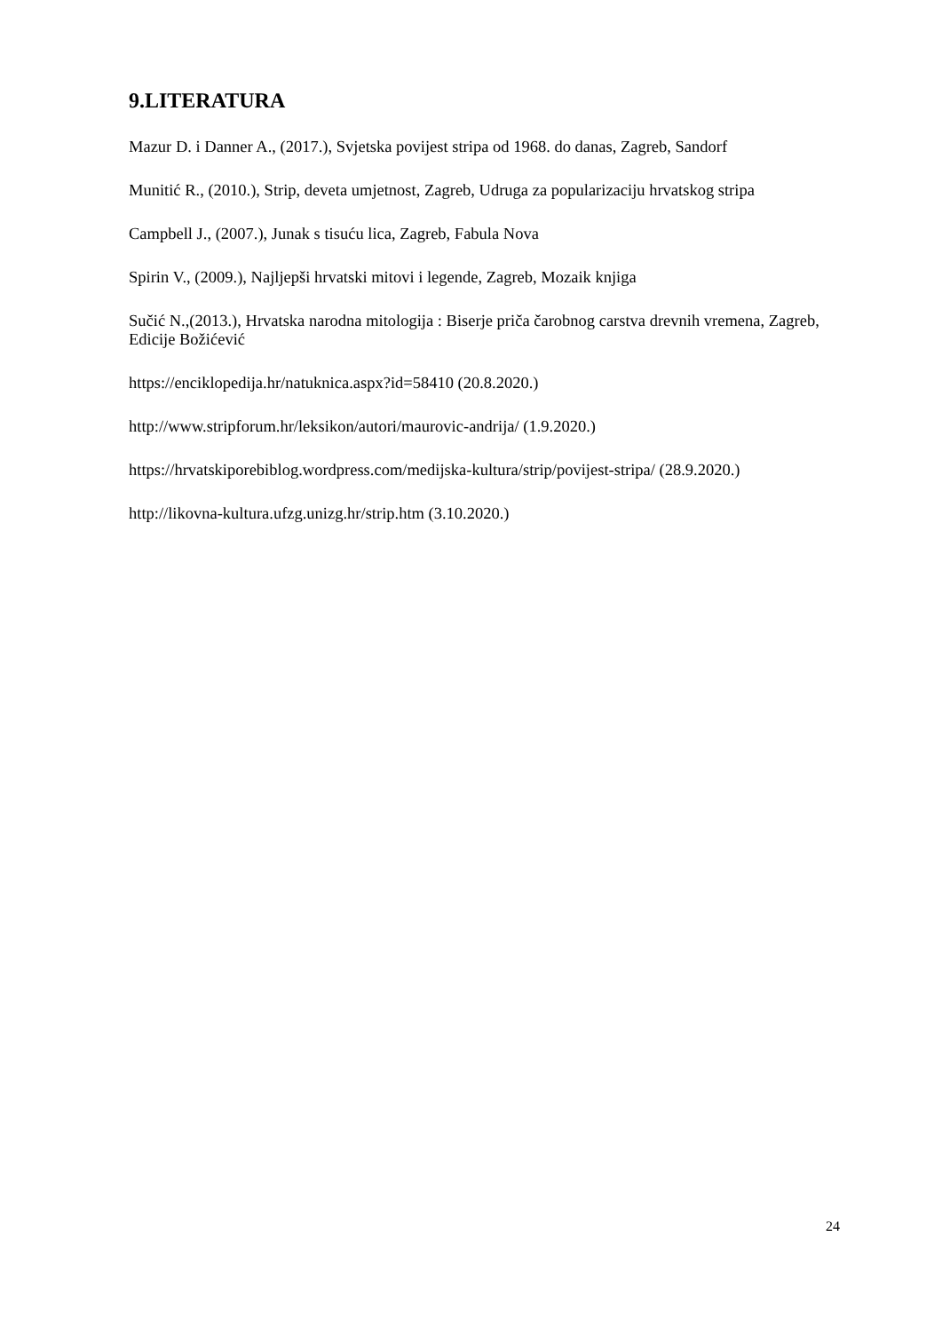9.LITERATURA
Mazur D. i Danner A., (2017.), Svjetska povijest stripa od 1968. do danas, Zagreb, Sandorf
Munitić R., (2010.), Strip, deveta umjetnost, Zagreb, Udruga za popularizaciju hrvatskog stripa
Campbell J., (2007.), Junak s tisuću lica, Zagreb, Fabula Nova
Spirin V., (2009.), Najljepši hrvatski mitovi i legende, Zagreb, Mozaik knjiga
Sučić N.,(2013.), Hrvatska narodna mitologija : Biserje priča čarobnog carstva drevnih vremena, Zagreb, Edicije Božićević
https://enciklopedija.hr/natuknica.aspx?id=58410 (20.8.2020.)
http://www.stripforum.hr/leksikon/autori/maurovic-andrija/ (1.9.2020.)
https://hrvatskiporebiblog.wordpress.com/medijska-kultura/strip/povijest-stripa/ (28.9.2020.)
http://likovna-kultura.ufzg.unizg.hr/strip.htm (3.10.2020.)
24